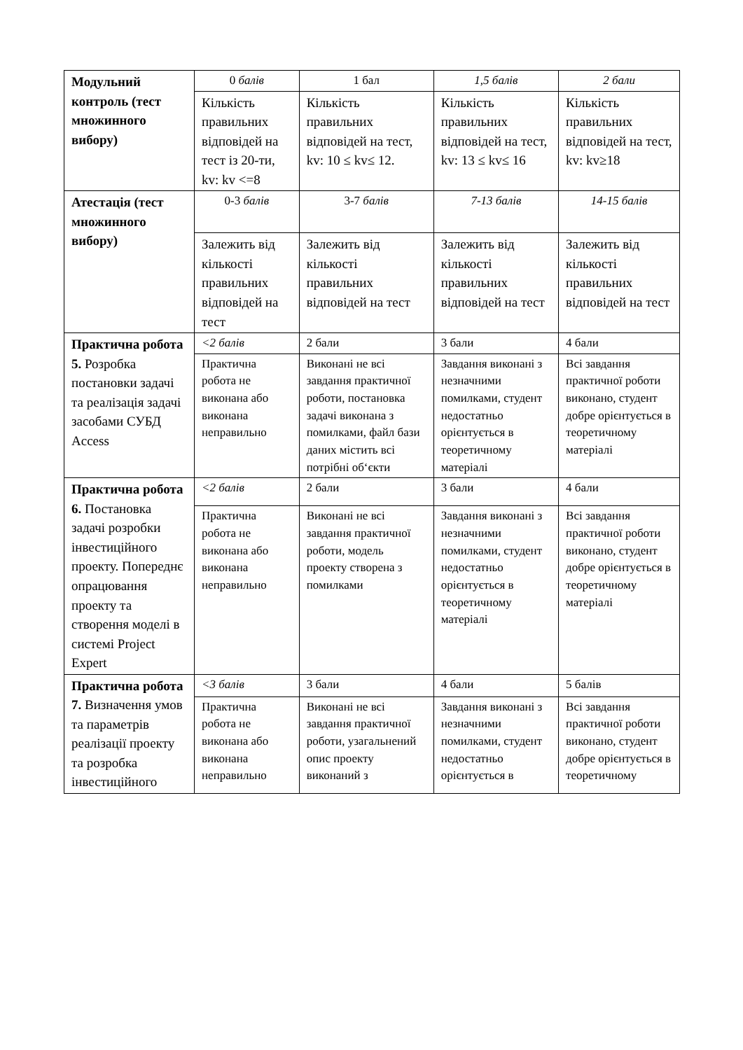| Модульний контроль (тест множинного вибору) | 0 балів | 1 бал | 1,5 балів | 2 бали |
| | Кількість правильних відповідей на тест із 20-ти, kv: kv <=8 | Кількість правильних відповідей на тест, kv: 10 ≤ kv≤ 12. | Кількість правильних відповідей на тест, kv: 13 ≤ kv≤ 16 | Кількість правильних відповідей на тест, kv: kv≥18 |
| Атестація (тест множинного вибору) | 0-3 балів | 3-7 балів | 7-13 балів | 14-15 балів |
| | Залежить від кількості правильних відповідей на тест | Залежить від кількості правильних відповідей на тест | Залежить від кількості правильних відповідей на тест | Залежить від кількості правильних відповідей на тест |
| Практична робота 5. Розробка постановки задачі та реалізація задачі засобами СУБД Access | <2 балів | 2 бали | 3 бали | 4 бали |
| | Практична робота не виконана або виконана неправильно | Виконані не всі завдання практичної роботи, постановка задачі виконана з помилками, файл бази даних містить всі потрібні об‘єкти | Завдання виконані з незначними помилками, студент недостатньо орієнтується в теоретичному матеріалі | Всі завдання практичної роботи виконано, студент добре орієнтується в теоретичному матеріалі |
| Практична робота 6. Постановка задачі розробки інвестиційного проекту. Попереднє опрацювання проекту та створення моделі в системі Project Expert | <2 балів | 2 бали | 3 бали | 4 бали |
| | Практична робота не виконана або виконана неправильно | Виконані не всі завдання практичної роботи, модель проекту створена з помилками | Завдання виконані з незначними помилками, студент недостатньо орієнтується в теоретичному матеріалі | Всі завдання практичної роботи виконано, студент добре орієнтується в теоретичному матеріалі |
| Практична робота 7. Визначення умов та параметрів реалізації проекту та розробка інвестиційного | <3 балів | 3 бали | 4 бали | 5 балів |
| | Практична робота не виконана або виконана неправильно | Виконані не всі завдання практичної роботи, узагальнений опис проекту виконаний з | Завдання виконані з незначними помилками, студент недостатньо орієнтується в | Всі завдання практичної роботи виконано, студент добре орієнтується в теоретичному |